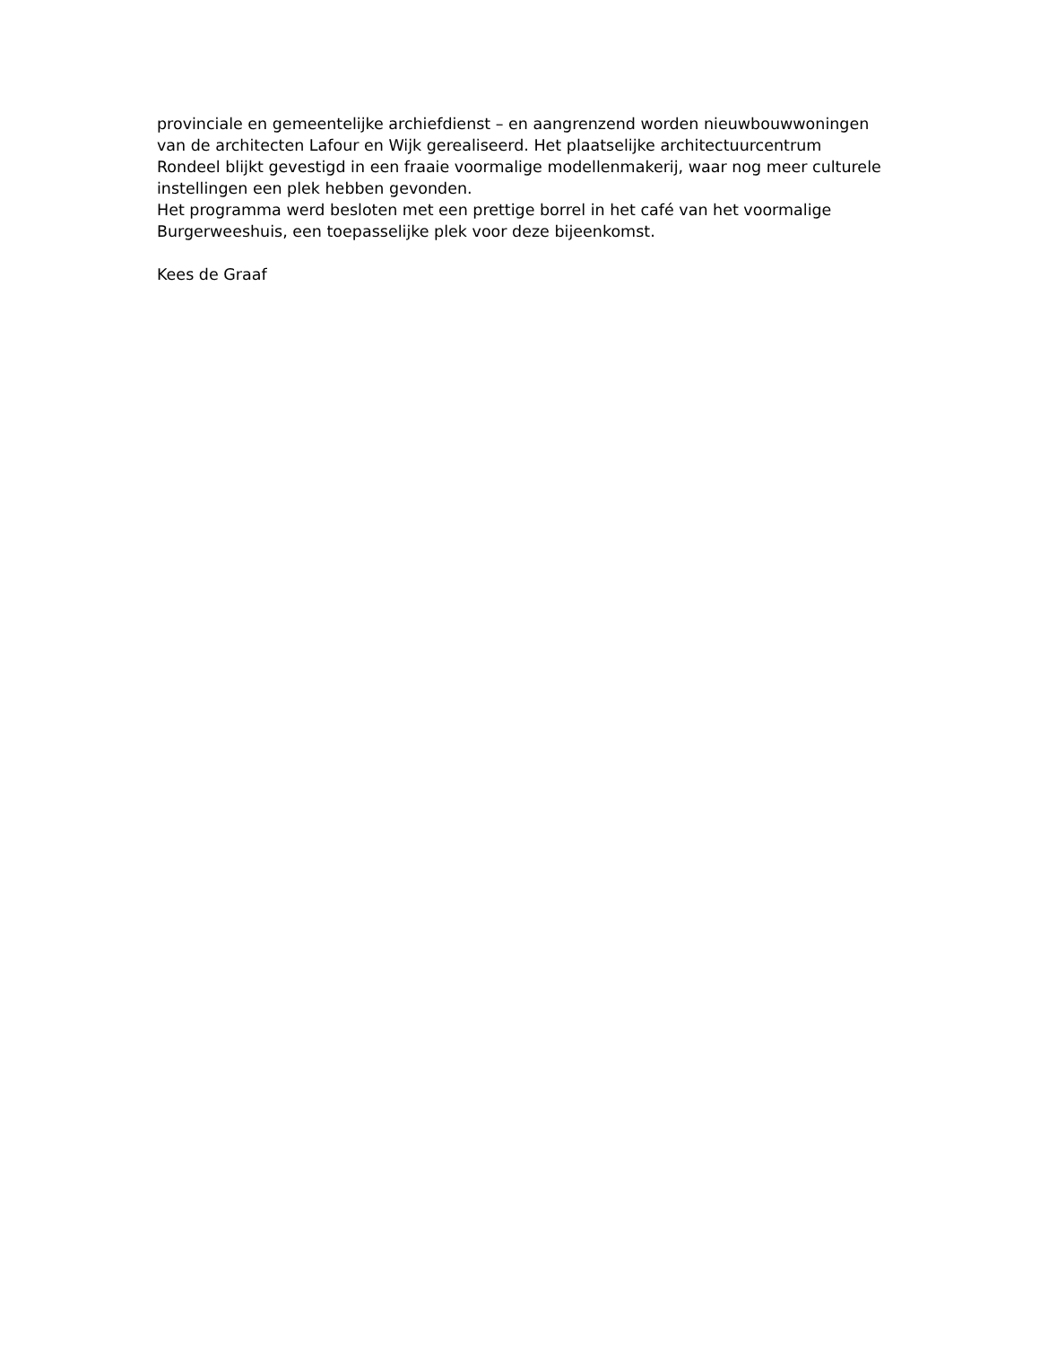provinciale en gemeentelijke archiefdienst – en aangrenzend worden nieuwbouwwoningen
van de architecten Lafour en Wijk gerealiseerd. Het plaatselijke architectuurcentrum
Rondeel blijkt gevestigd in een fraaie voormalige modellenmakerij, waar nog meer culturele
instellingen een plek hebben gevonden.
Het programma werd besloten met een prettige borrel in het café van het voormalige
Burgerweeshuis, een toepasselijke plek voor deze bijeenkomst.
Kees de Graaf